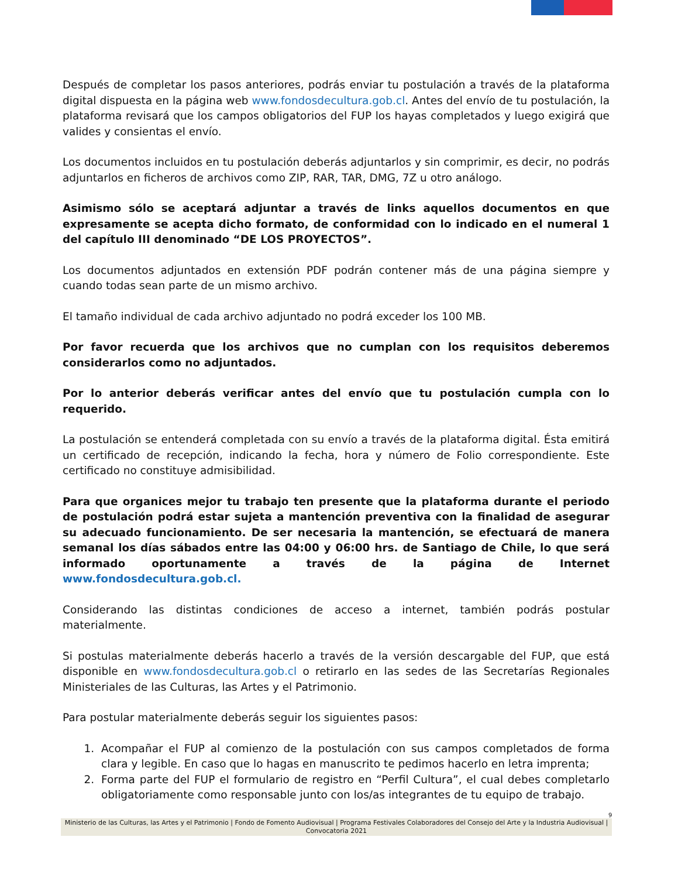Después de completar los pasos anteriores, podrás enviar tu postulación a través de la plataforma digital dispuesta en la página web www.fondosdecultura.gob.cl. Antes del envío de tu postulación, la plataforma revisará que los campos obligatorios del FUP los hayas completados y luego exigirá que valides y consientas el envío.
Los documentos incluidos en tu postulación deberás adjuntarlos y sin comprimir, es decir, no podrás adjuntarlos en ficheros de archivos como ZIP, RAR, TAR, DMG, 7Z u otro análogo.
Asimismo sólo se aceptará adjuntar a través de links aquellos documentos en que expresamente se acepta dicho formato, de conformidad con lo indicado en el numeral 1 del capítulo III denominado “DE LOS PROYECTOS”.
Los documentos adjuntados en extensión PDF podrán contener más de una página siempre y cuando todas sean parte de un mismo archivo.
El tamaño individual de cada archivo adjuntado no podrá exceder los 100 MB.
Por favor recuerda que los archivos que no cumplan con los requisitos deberemos considerarlos como no adjuntados.
Por lo anterior deberás verificar antes del envío que tu postulación cumpla con lo requerido.
La postulación se entenderá completada con su envío a través de la plataforma digital. Ésta emitirá un certificado de recepción, indicando la fecha, hora y número de Folio correspondiente. Este certificado no constituye admisibilidad.
Para que organices mejor tu trabajo ten presente que la plataforma durante el periodo de postulación podrá estar sujeta a mantención preventiva con la finalidad de asegurar su adecuado funcionamiento. De ser necesaria la mantención, se efectuará de manera semanal los días sábados entre las 04:00 y 06:00 hrs. de Santiago de Chile, lo que será informado oportunamente a través de la página de Internet www.fondosdecultura.gob.cl.
Considerando las distintas condiciones de acceso a internet, también podrás postular materialmente.
Si postulas materialmente deberás hacerlo a través de la versión descargable del FUP, que está disponible en www.fondosdecultura.gob.cl o retirarlo en las sedes de las Secretarías Regionales Ministeriales de las Culturas, las Artes y el Patrimonio.
Para postular materialmente deberás seguir los siguientes pasos:
1. Acompañar el FUP al comienzo de la postulación con sus campos completados de forma clara y legible. En caso que lo hagas en manuscrito te pedimos hacerlo en letra imprenta;
2. Forma parte del FUP el formulario de registro en “Perfil Cultura”, el cual debes completarlo obligatoriamente como responsable junto con los/as integrantes de tu equipo de trabajo.
9
Ministerio de las Culturas, las Artes y el Patrimonio | Fondo de Fomento Audiovisual | Programa Festivales Colaboradores del Consejo del Arte y la Industria Audiovisual | Convocatoria 2021